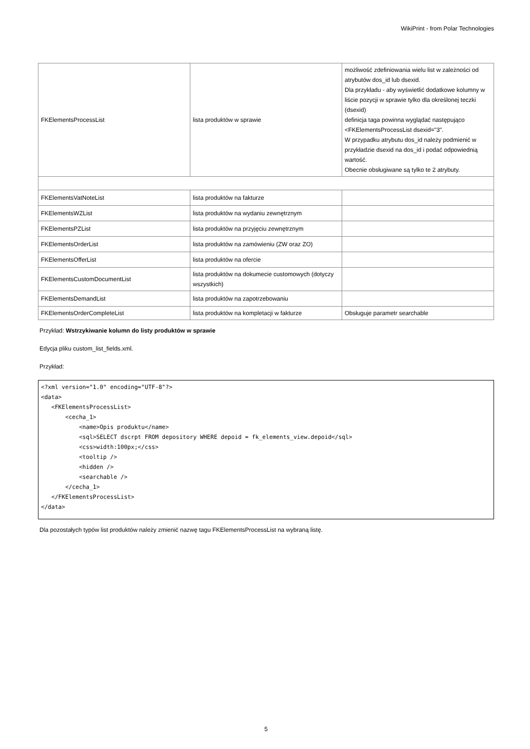WikiPrint - from Polar Technologies
| FKElementsProcessList | lista produktów w sprawie | możliwość zdefiniowania wielu list w zależności od atrybutów dos_id lub dsexid. Dla przykładu - aby wyświetlić dodatkowe kolumny w liście pozycji w sprawie tylko dla określonej teczki (dsexid) definicja taga powinna wyglądać następująco <FKElementsProcessList dsexid="3". W przypadku atrybutu dos_id należy podmienić w przykładzie dsexid na dos_id i podać odpowiednią wartość. Obecnie obsługiwane są tylko te 2 atrybuty. |
| FKElementsVatNoteList | lista produktów na fakturze | |
| FKElementsWZList | lista produktów na wydaniu zewnętrznym | |
| FKElementsPZList | lista produktów na przyjęciu zewnętrznym | |
| FKElementsOrderList | lista produktów na zamówieniu (ZW oraz ZO) | |
| FKElementsOfferList | lista produktów na ofercie | |
| FKElementsCustomDocumentList | lista produktów na dokumecie customowych (dotyczy wszystkich) | |
| FKElementsDemandList | lista produktów na zapotrzebowaniu | |
| FKElementsOrderCompleteList | lista produktów na kompletacji w fakturze | Obsługuje parametr searchable |
Przykład: Wstrzykiwanie kolumn do listy produktów w sprawie
Edycja pliku custom_list_fields.xml.
Przykład:
<?xml version="1.0" encoding="UTF-8"?>
<data>
   <FKElementsProcessList>
       <cecha_1>
           <name>Opis produktu</name>
           <sql>SELECT dscrpt FROM depository WHERE depoid = fk_elements_view.depoid</sql>
           <css>width:100px;</css>
           <tooltip />
           <hidden />
           <searchable />
       </cecha_1>
   </FKElementsProcessList>
</data>
Dla pozostałych typów list produktów należy zmienić nazwę tagu FKElementsProcessList na wybraną listę.
5